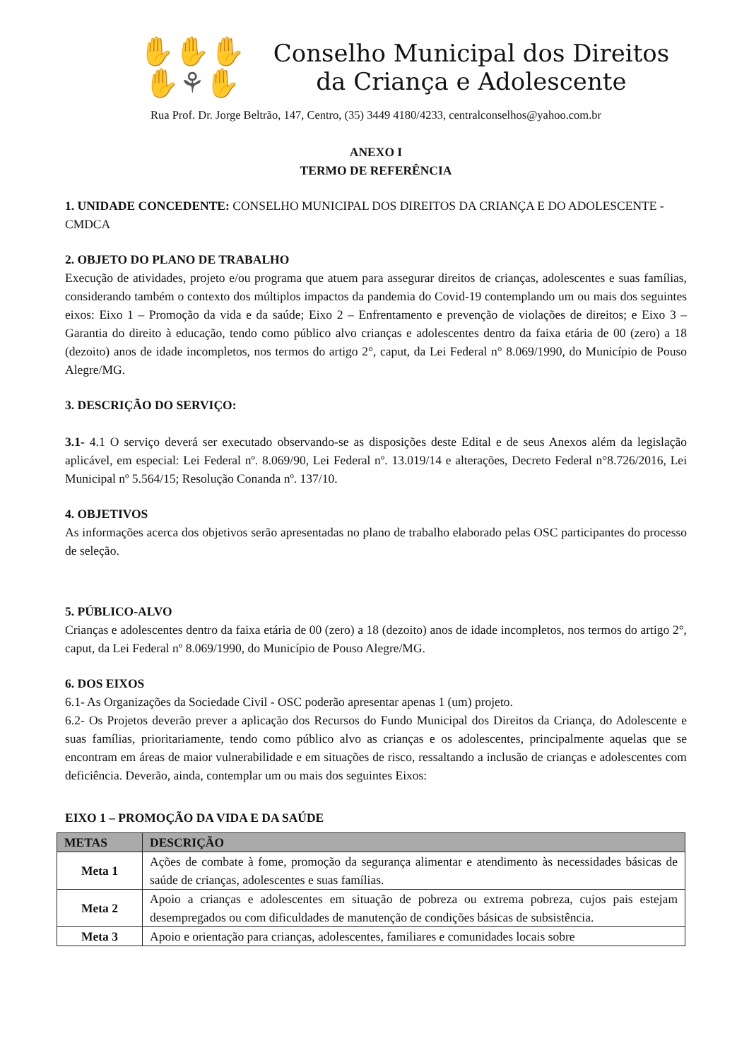✋✋✋
✋⚘✋
Conselho Municipal dos Direitos
da Criança e Adolescente
Rua Prof. Dr. Jorge Beltrão, 147, Centro, (35) 3449 4180/4233, centralconselhos@yahoo.com.br
ANEXO I
TERMO DE REFERÊNCIA
1. UNIDADE CONCEDENTE: CONSELHO MUNICIPAL DOS DIREITOS DA CRIANÇA E DO ADOLESCENTE - CMDCA
2. OBJETO DO PLANO DE TRABALHO
Execução de atividades, projeto e/ou programa que atuem para assegurar direitos de crianças, adolescentes e suas famílias, considerando também o contexto dos múltiplos impactos da pandemia do Covid-19 contemplando um ou mais dos seguintes eixos: Eixo 1 – Promoção da vida e da saúde; Eixo 2 – Enfrentamento e prevenção de violações de direitos; e Eixo 3 – Garantia do direito à educação, tendo como público alvo crianças e adolescentes dentro da faixa etária de 00 (zero) a 18 (dezoito) anos de idade incompletos, nos termos do artigo 2°, caput, da Lei Federal n° 8.069/1990, do Município de Pouso Alegre/MG.
3. DESCRIÇÃO DO SERVIÇO:
3.1- 4.1 O serviço deverá ser executado observando-se as disposições deste Edital e de seus Anexos além da legislação aplicável, em especial: Lei Federal nº. 8.069/90, Lei Federal nº. 13.019/14 e alterações, Decreto Federal n°8.726/2016, Lei Municipal nº 5.564/15; Resolução Conanda nº. 137/10.
4. OBJETIVOS
As informações acerca dos objetivos serão apresentadas no plano de trabalho elaborado pelas OSC participantes do processo de seleção.
5. PÚBLICO-ALVO
Crianças e adolescentes dentro da faixa etária de 00 (zero) a 18 (dezoito) anos de idade incompletos, nos termos do artigo 2°, caput, da Lei Federal nº 8.069/1990, do Município de Pouso Alegre/MG.
6. DOS EIXOS
6.1- As Organizações da Sociedade Civil - OSC poderão apresentar apenas 1 (um) projeto.
6.2- Os Projetos deverão prever a aplicação dos Recursos do Fundo Municipal dos Direitos da Criança, do Adolescente e suas famílias, prioritariamente, tendo como público alvo as crianças e os adolescentes, principalmente aquelas que se encontram em áreas de maior vulnerabilidade e em situações de risco, ressaltando a inclusão de crianças e adolescentes com deficiência. Deverão, ainda, contemplar um ou mais dos seguintes Eixos:
EIXO 1 – PROMOÇÃO DA VIDA E DA SAÚDE
| METAS | DESCRIÇÃO |
| --- | --- |
| Meta 1 | Ações de combate à fome, promoção da segurança alimentar e atendimento às necessidades básicas de saúde de crianças, adolescentes e suas famílias. |
| Meta 2 | Apoio a crianças e adolescentes em situação de pobreza ou extrema pobreza, cujos pais estejam desempregados ou com dificuldades de manutenção de condições básicas de subsistência. |
| Meta 3 | Apoio e orientação para crianças, adolescentes, familiares e comunidades locais sobre |